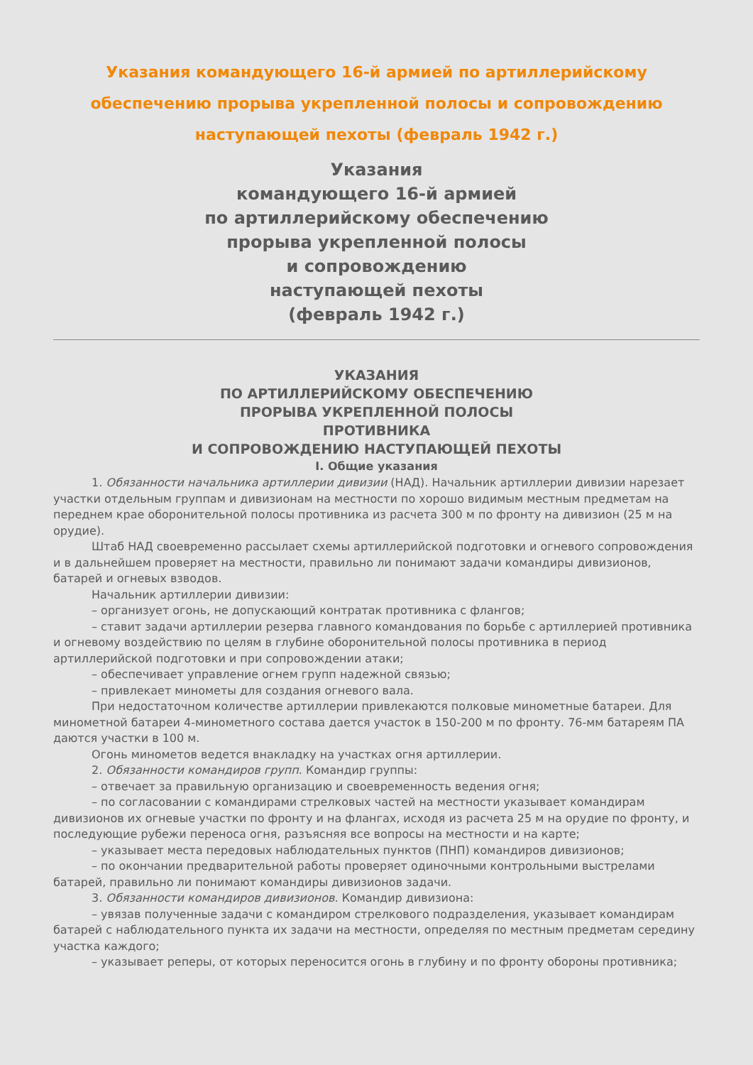Указания командующего 16-й армией по артиллерийскому обеспечению прорыва укрепленной полосы и сопровождению наступающей пехоты (февраль 1942 г.)
Указания
командующего 16-й армией
по артиллерийскому обеспечению
прорыва укрепленной полосы
и сопровождению
наступающей пехоты
(февраль 1942 г.)
УКАЗАНИЯ
ПО АРТИЛЛЕРИЙСКОМУ ОБЕСПЕЧЕНИЮ
ПРОРЫВА УКРЕПЛЕННОЙ ПОЛОСЫ
ПРОТИВНИКА
И СОПРОВОЖДЕНИЮ НАСТУПАЮЩЕЙ ПЕХОТЫ
I. Общие указания
1. Обязанности начальника артиллерии дивизии (НАД). Начальник артиллерии дивизии нарезает участки отдельным группам и дивизионам на местности по хорошо видимым местным предметам на переднем крае оборонительной полосы противника из расчета 300 м по фронту на дивизион (25 м на орудие).
Штаб НАД своевременно рассылает схемы артиллерийской подготовки и огневого сопровождения и в дальнейшем проверяет на местности, правильно ли понимают задачи командиры дивизионов, батарей и огневых взводов.
Начальник артиллерии дивизии:
– организует огонь, не допускающий контратак противника с флангов;
– ставит задачи артиллерии резерва главного командования по борьбе с артиллерией противника и огневому воздействию по целям в глубине оборонительной полосы противника в период артиллерийской подготовки и при сопровождении атаки;
– обеспечивает управление огнем групп надежной связью;
– привлекает минометы для создания огневого вала.
При недостаточном количестве артиллерии привлекаются полковые минометные батареи. Для минометной батареи 4-минометного состава дается участок в 150-200 м по фронту. 76-мм батареям ПА даются участки в 100 м.
Огонь минометов ведется внакладку на участках огня артиллерии.
2. Обязанности командиров групп. Командир группы:
– отвечает за правильную организацию и своевременность ведения огня;
– по согласовании с командирами стрелковых частей на местности указывает командирам дивизионов их огневые участки по фронту и на флангах, исходя из расчета 25 м на орудие по фронту, и последующие рубежи переноса огня, разъясняя все вопросы на местности и на карте;
– указывает места передовых наблюдательных пунктов (ПНП) командиров дивизионов;
– по окончании предварительной работы проверяет одиночными контрольными выстрелами батарей, правильно ли понимают командиры дивизионов задачи.
3. Обязанности командиров дивизионов. Командир дивизиона:
– увязав полученные задачи с командиром стрелкового подразделения, указывает командирам батарей с наблюдательного пункта их задачи на местности, определяя по местным предметам середину участка каждого;
– указывает реперы, от которых переносится огонь в глубину и по фронту обороны противника;